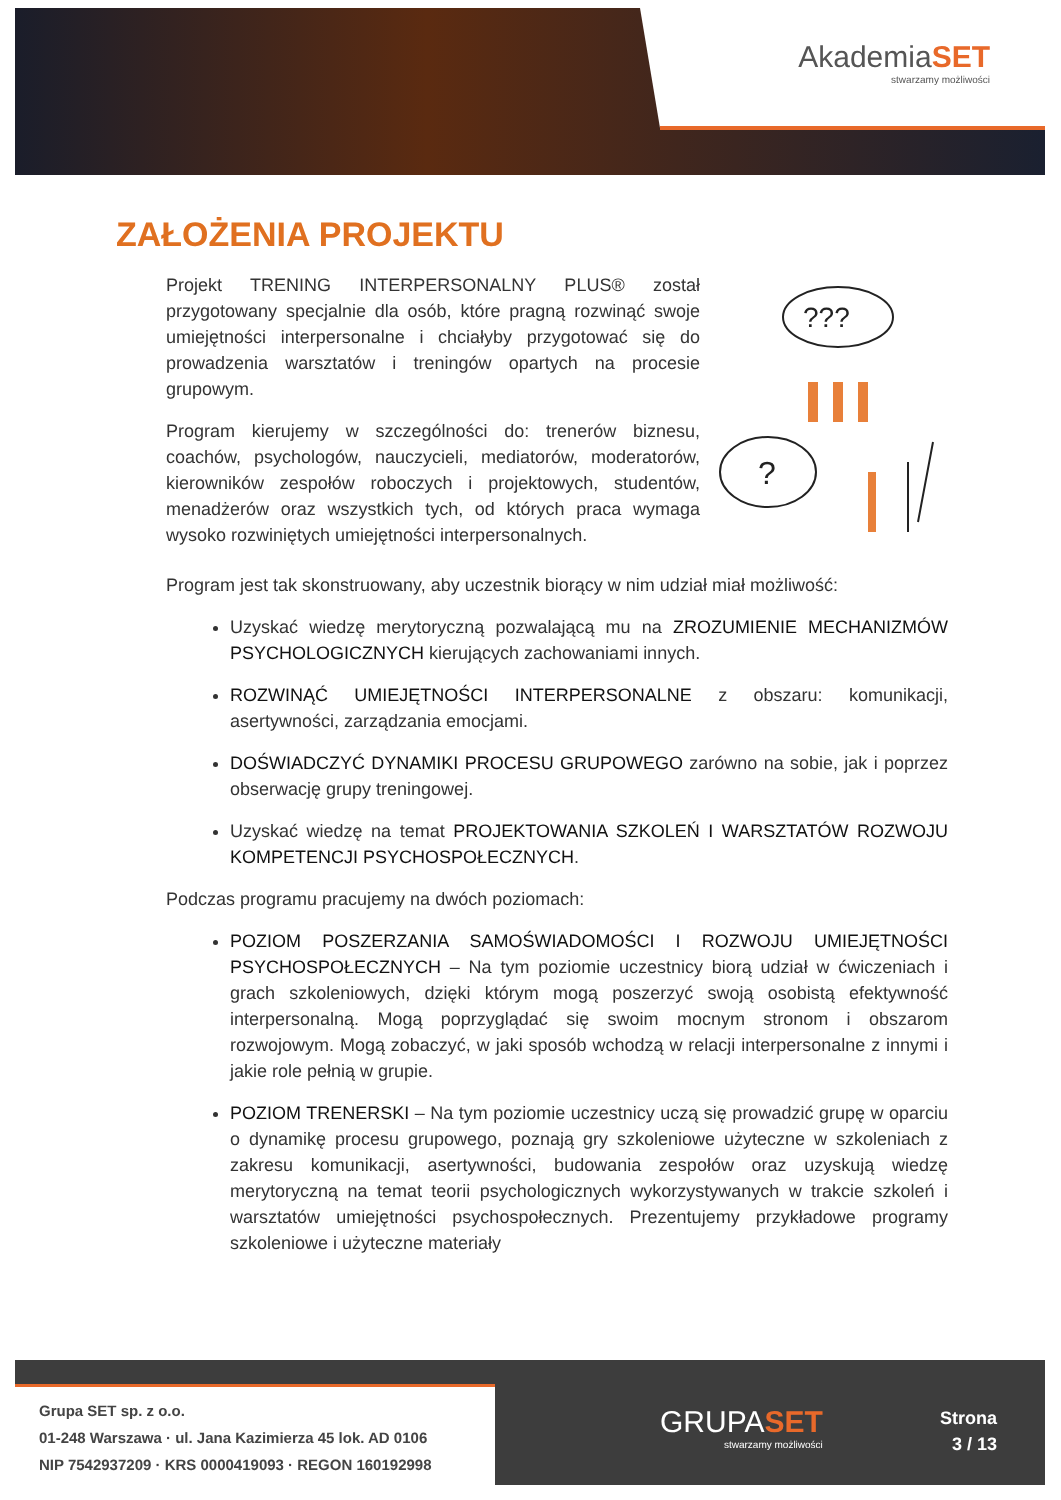AkademiaSET
stwarzamy możliwości
ZAŁOŻENIA PROJEKTU
Projekt TRENING INTERPERSONALNY PLUS® został przygotowany specjalnie dla osób, które pragną rozwinąć swoje umiejętności interpersonalne i chciałyby przygotować się do prowadzenia warsztatów i treningów opartych na procesie grupowym.
Program kierujemy w szczególności do: trenerów biznesu, coachów, psychologów, nauczycieli, mediatorów, moderatorów, kierowników zespołów roboczych i projektowych, studentów, menadżerów oraz wszystkich tych, od których praca wymaga wysoko rozwiniętych umiejętności interpersonalnych.
???
?
Program jest tak skonstruowany, aby uczestnik biorący w nim udział miał możliwość:
Uzyskać wiedzę merytoryczną pozwalającą mu na ZROZUMIENIE MECHANIZMÓW PSYCHOLOGICZNYCH kierujących zachowaniami innych.
ROZWINĄĆ UMIEJĘTNOŚCI INTERPERSONALNE z obszaru: komunikacji, asertywności, zarządzania emocjami.
DOŚWIADCZYĆ DYNAMIKI PROCESU GRUPOWEGO zarówno na sobie, jak i poprzez obserwację grupy treningowej.
Uzyskać wiedzę na temat PROJEKTOWANIA SZKOLEŃ I WARSZTATÓW ROZWOJU KOMPETENCJI PSYCHOSPOŁECZNYCH.
Podczas programu pracujemy na dwóch poziomach:
POZIOM POSZERZANIA SAMOŚWIADOMOŚCI I ROZWOJU UMIEJĘTNOŚCI PSYCHOSPOŁECZNYCH – Na tym poziomie uczestnicy biorą udział w ćwiczeniach i grach szkoleniowych, dzięki którym mogą poszerzyć swoją osobistą efektywność interpersonalną. Mogą poprzyglądać się swoim mocnym stronom i obszarom rozwojowym. Mogą zobaczyć, w jaki sposób wchodzą w relacji interpersonalne z innymi i jakie role pełnią w grupie.
POZIOM TRENERSKI – Na tym poziomie uczestnicy uczą się prowadzić grupę w oparciu o dynamikę procesu grupowego, poznają gry szkoleniowe użyteczne w szkoleniach z zakresu komunikacji, asertywności, budowania zespołów oraz uzyskują wiedzę merytoryczną na temat teorii psychologicznych wykorzystywanych w trakcie szkoleń i warsztatów umiejętności psychospołecznych. Prezentujemy przykładowe programy szkoleniowe i użyteczne materiały
Grupa SET sp. z o.o.
01-248 Warszawa · ul. Jana Kazimierza 45 lok. AD 0106
NIP 7542937209 · KRS 0000419093 · REGON 160192998
GRUPASET
stwarzamy możliwości
Strona
3 / 13